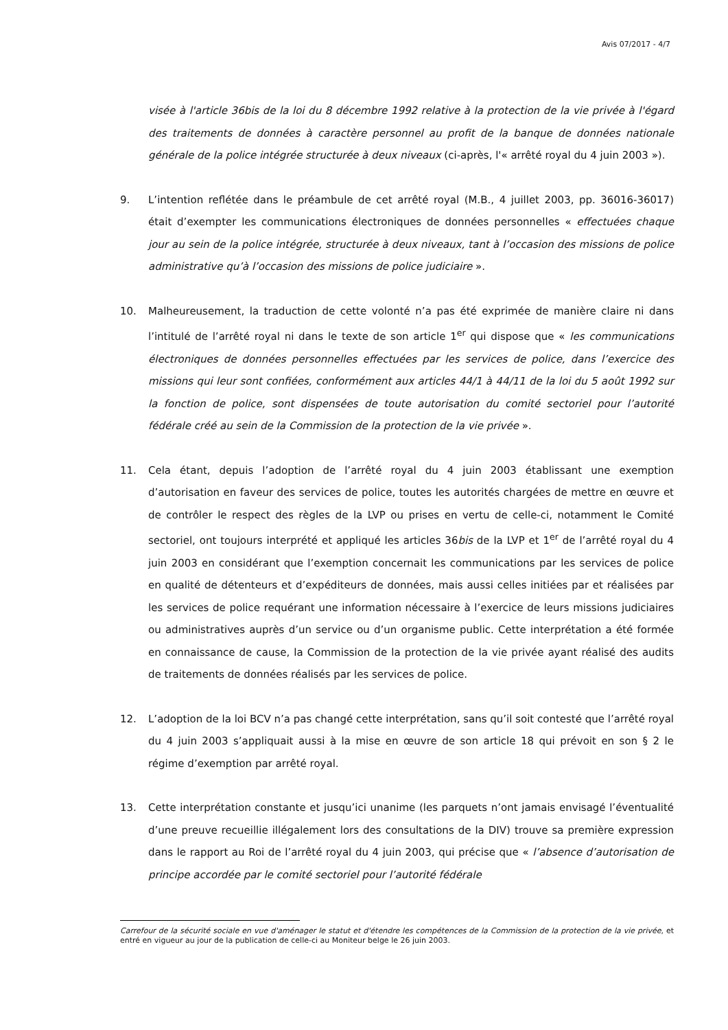Avis 07/2017 - 4/7
visée à l'article 36bis de la loi du 8 décembre 1992 relative à la protection de la vie privée à l'égard des traitements de données à caractère personnel au profit de la banque de données nationale générale de la police intégrée structurée à deux niveaux (ci-après, l'« arrêté royal du 4 juin 2003 »).
9. L’intention reflétée dans le préambule de cet arrêté royal (M.B., 4 juillet 2003, pp. 36016-36017) était d’exempter les communications électroniques de données personnelles « effectuées chaque jour au sein de la police intégrée, structurée à deux niveaux, tant à l’occasion des missions de police administrative qu’à l’occasion des missions de police judiciaire ».
10. Malheureusement, la traduction de cette volonté n’a pas été exprimée de manière claire ni dans l’intitulé de l’arrêté royal ni dans le texte de son article 1<sup>er</sup> qui dispose que « les communications électroniques de données personnelles effectuées par les services de police, dans l’exercice des missions qui leur sont confiées, conformément aux articles 44/1 à 44/11 de la loi du 5 août 1992 sur la fonction de police, sont dispensées de toute autorisation du comité sectoriel pour l’autorité fédérale créé au sein de la Commission de la protection de la vie privée ».
11. Cela étant, depuis l’adoption de l’arrêté royal du 4 juin 2003 établissant une exemption d’autorisation en faveur des services de police, toutes les autorités chargées de mettre en œuvre et de contrôler le respect des règles de la LVP ou prises en vertu de celle-ci, notamment le Comité sectoriel, ont toujours interprété et appliqué les articles 36bis de la LVP et 1<sup>er</sup> de l’arrêté royal du 4 juin 2003 en considérant que l’exemption concernait les communications par les services de police en qualité de détenteurs et d’expéditeurs de données, mais aussi celles initiées par et réalisées par les services de police requérant une information nécessaire à l’exercice de leurs missions judiciaires ou administratives auprès d’un service ou d’un organisme public. Cette interprétation a été formée en connaissance de cause, la Commission de la protection de la vie privée ayant réalisé des audits de traitements de données réalisés par les services de police.
12. L’adoption de la loi BCV n’a pas changé cette interprétation, sans qu’il soit contesté que l’arrêté royal du 4 juin 2003 s’appliquait aussi à la mise en œuvre de son article 18 qui prévoit en son § 2 le régime d’exemption par arrêté royal.
13. Cette interprétation constante et jusqu’ici unanime (les parquets n’ont jamais envisagé l’éventualité d’une preuve recueillie illégalement lors des consultations de la DIV) trouve sa première expression dans le rapport au Roi de l’arrêté royal du 4 juin 2003, qui précise que « l’absence d’autorisation de principe accordée par le comité sectoriel pour l’autorité fédérale
Carrefour de la sécurité sociale en vue d'aménager le statut et d'étendre les compétences de la Commission de la protection de la vie privée, et entré en vigueur au jour de la publication de celle-ci au Moniteur belge le 26 juin 2003.